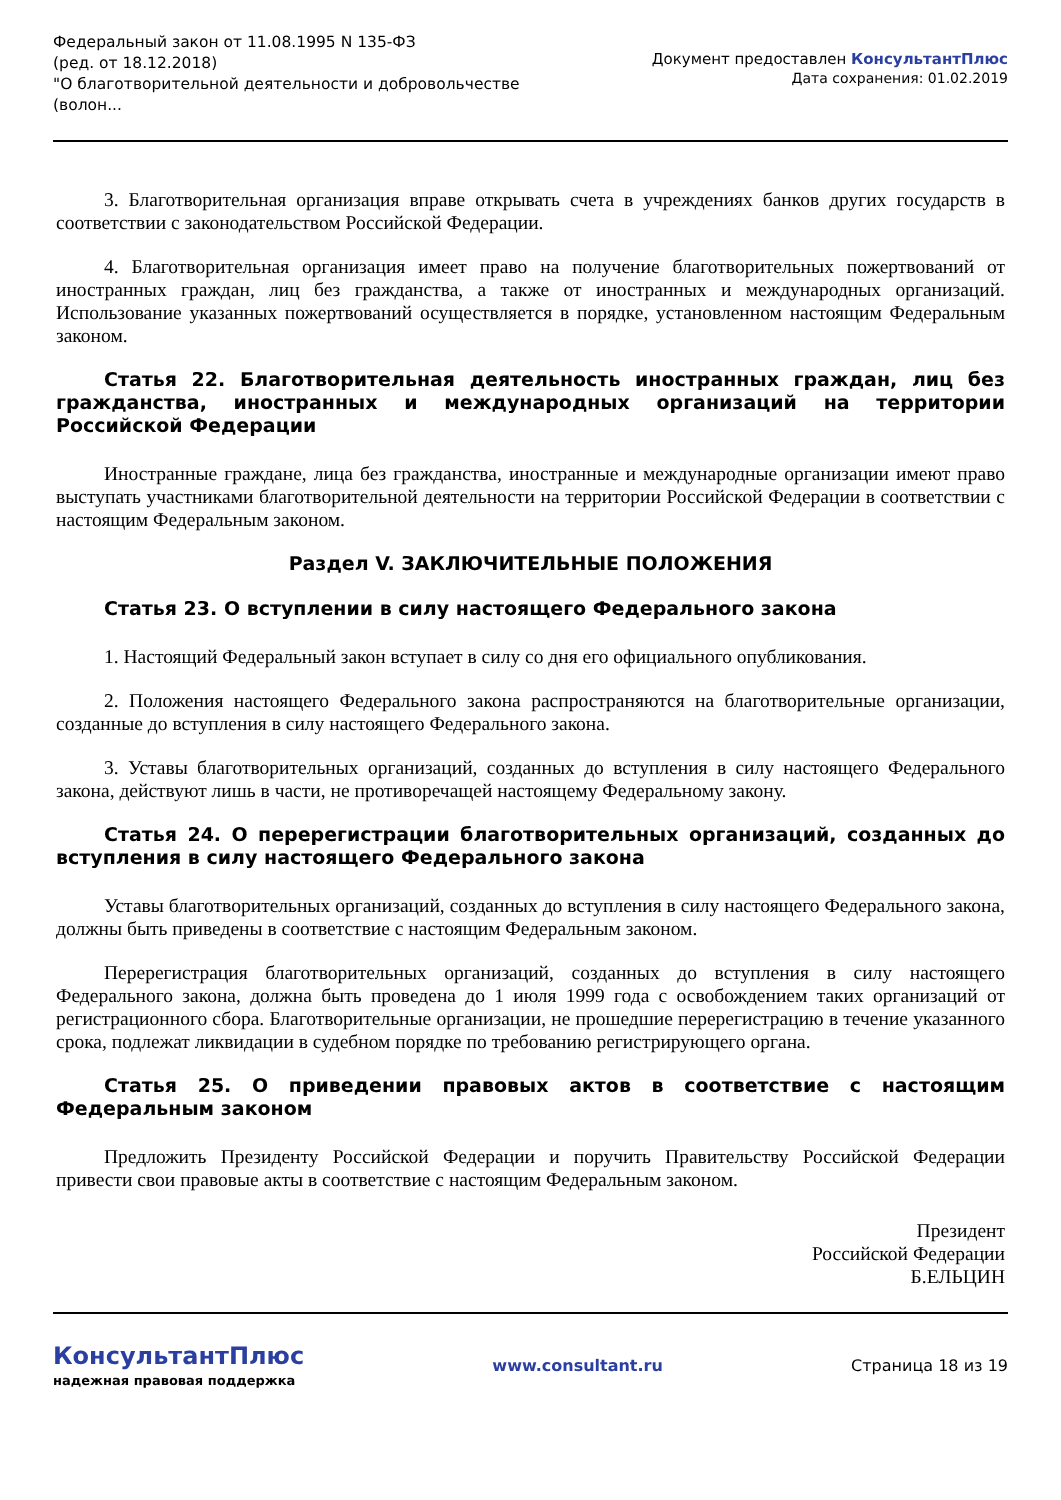Федеральный закон от 11.08.1995 N 135-ФЗ
(ред. от 18.12.2018)
"О благотворительной деятельности и добровольчестве
(волон...
Документ предоставлен КонсультантПлюс
Дата сохранения: 01.02.2019
3. Благотворительная организация вправе открывать счета в учреждениях банков других государств в соответствии с законодательством Российской Федерации.
4. Благотворительная организация имеет право на получение благотворительных пожертвований от иностранных граждан, лиц без гражданства, а также от иностранных и международных организаций. Использование указанных пожертвований осуществляется в порядке, установленном настоящим Федеральным законом.
Статья 22. Благотворительная деятельность иностранных граждан, лиц без гражданства, иностранных и международных организаций на территории Российской Федерации
Иностранные граждане, лица без гражданства, иностранные и международные организации имеют право выступать участниками благотворительной деятельности на территории Российской Федерации в соответствии с настоящим Федеральным законом.
Раздел V. ЗАКЛЮЧИТЕЛЬНЫЕ ПОЛОЖЕНИЯ
Статья 23. О вступлении в силу настоящего Федерального закона
1. Настоящий Федеральный закон вступает в силу со дня его официального опубликования.
2. Положения настоящего Федерального закона распространяются на благотворительные организации, созданные до вступления в силу настоящего Федерального закона.
3. Уставы благотворительных организаций, созданных до вступления в силу настоящего Федерального закона, действуют лишь в части, не противоречащей настоящему Федеральному закону.
Статья 24. О перерегистрации благотворительных организаций, созданных до вступления в силу настоящего Федерального закона
Уставы благотворительных организаций, созданных до вступления в силу настоящего Федерального закона, должны быть приведены в соответствие с настоящим Федеральным законом.
Перерегистрация благотворительных организаций, созданных до вступления в силу настоящего Федерального закона, должна быть проведена до 1 июля 1999 года с освобождением таких организаций от регистрационного сбора. Благотворительные организации, не прошедшие перерегистрацию в течение указанного срока, подлежат ликвидации в судебном порядке по требованию регистрирующего органа.
Статья 25. О приведении правовых актов в соответствие с настоящим Федеральным законом
Предложить Президенту Российской Федерации и поручить Правительству Российской Федерации привести свои правовые акты в соответствие с настоящим Федеральным законом.
Президент
Российской Федерации
Б.ЕЛЬЦИН
КонсультантПлюс
надежная правовая поддержка
www.consultant.ru Страница 18 из 19